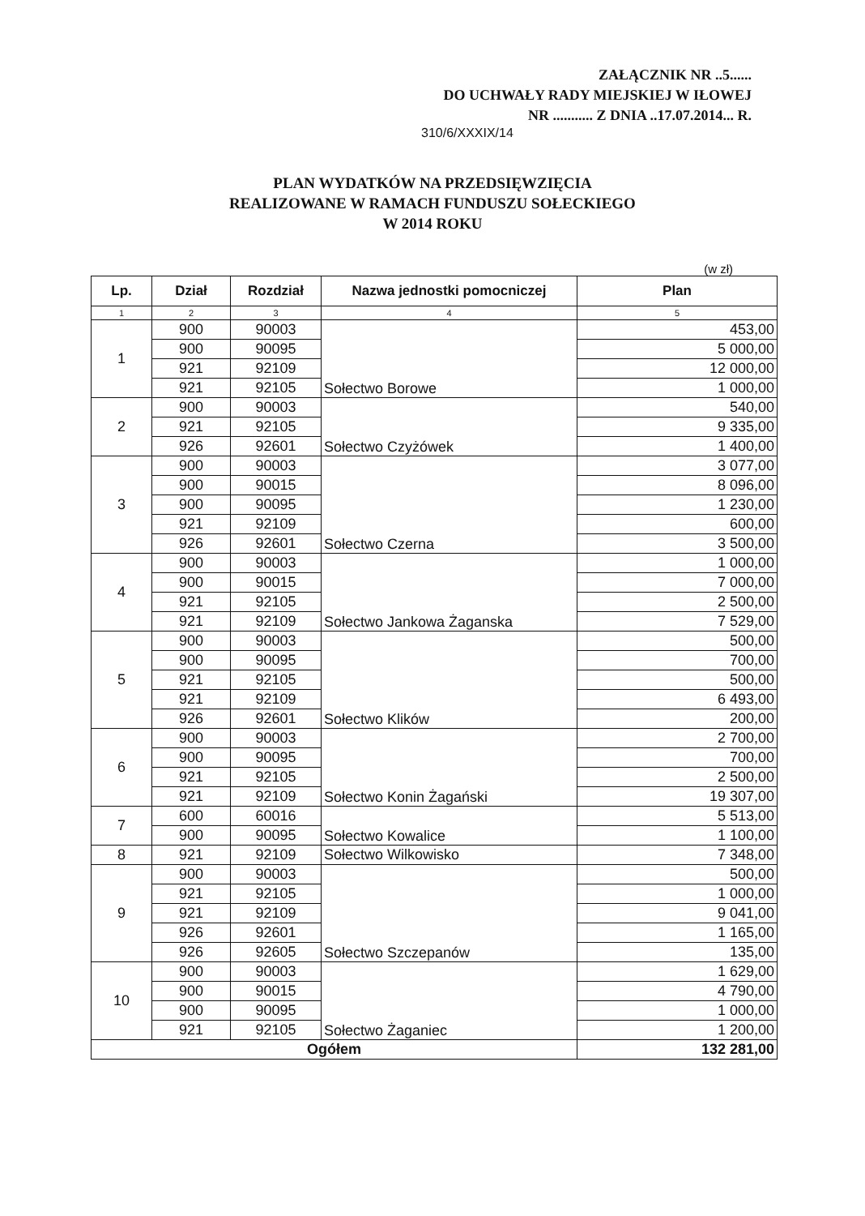ZAŁĄCZNIK NR ..5......
DO UCHWAŁY RADY MIEJSKIEJ W IŁOWEJ
NR ........... Z DNIA ..17.07.2014... R.
310/6/XXXIX/14
PLAN WYDATKÓW NA PRZEDSIĘWZIĘCIA
REALIZOWANE W RAMACH FUNDUSZU SOŁECKIEGO
W 2014 ROKU
(w zł)
| Lp. | Dział | Rozdział | Nazwa jednostki pomocniczej | Plan |
| --- | --- | --- | --- | --- |
| 1 | 2 | 3 | 4 | 5 |
| 1 | 900 | 90003 | Sołectwo Borowe | 453,00 |
| | 900 | 90095 | | 5 000,00 |
| | 921 | 92109 | | 12 000,00 |
| | 921 | 92105 | | 1 000,00 |
| 2 | 900 | 90003 | Sołectwo Czyżówek | 540,00 |
| | 921 | 92105 | | 9 335,00 |
| | 926 | 92601 | | 1 400,00 |
| 3 | 900 | 90003 | Sołectwo Czerna | 3 077,00 |
| | 900 | 90015 | | 8 096,00 |
| | 900 | 90095 | | 1 230,00 |
| | 921 | 92109 | | 600,00 |
| | 926 | 92601 | | 3 500,00 |
| 4 | 900 | 90003 | Sołectwo Jankowa Żaganska | 1 000,00 |
| | 900 | 90015 | | 7 000,00 |
| | 921 | 92105 | | 2 500,00 |
| | 921 | 92109 | | 7 529,00 |
| 5 | 900 | 90003 | Sołectwo Klików | 500,00 |
| | 900 | 90095 | | 700,00 |
| | 921 | 92105 | | 500,00 |
| | 921 | 92109 | | 6 493,00 |
| | 926 | 92601 | | 200,00 |
| 6 | 900 | 90003 | Sołectwo Konin Żagański | 2 700,00 |
| | 900 | 90095 | | 700,00 |
| | 921 | 92105 | | 2 500,00 |
| | 921 | 92109 | | 19 307,00 |
| 7 | 600 | 60016 | Sołectwo Kowalice | 5 513,00 |
| | 900 | 90095 | | 1 100,00 |
| 8 | 921 | 92109 | Sołectwo Wilkowisko | 7 348,00 |
| 9 | 900 | 90003 | Sołectwo Szczepanów | 500,00 |
| | 921 | 92105 | | 1 000,00 |
| | 921 | 92109 | | 9 041,00 |
| | 926 | 92601 | | 1 165,00 |
| | 926 | 92605 | | 135,00 |
| 10 | 900 | 90003 | Sołectwo Żaganiec | 1 629,00 |
| | 900 | 90015 | | 4 790,00 |
| | 900 | 90095 | | 1 000,00 |
| | 921 | 92105 | | 1 200,00 |
| Ogółem | | | | 132 281,00 |